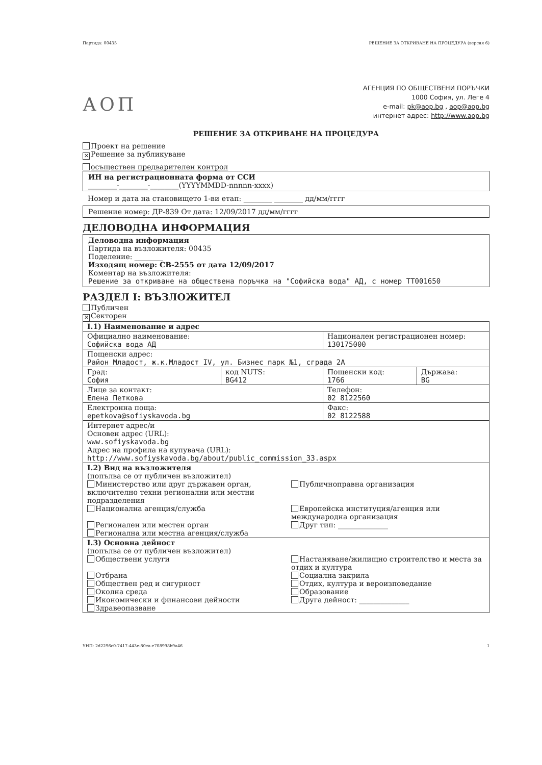Партида: 00435 РЕШЕНИЕ ЗА ОТКРИВАНЕ НА ПРОЦЕДУРА (версия 6)
АОП
АГЕНЦИЯ ПО ОБЩЕСТВЕНИ ПОРЪЧКИ
1000 София, ул. Леге 4
e-mail: pk@aop.bg , aop@aop.bg
интернет адрес: http://www.aop.bg
РЕШЕНИЕ ЗА ОТКРИВАНЕ НА ПРОЦЕДУРА
Проект на решение
✕ Решение за публикуване
осъществен предварителен контрол
ИН на регистрационната форма от ССИ
________-________-________(YYYYMMDD-nnnnn-xxxx)
Номер и дата на становището 1-ви етап: ________ ________ дд/мм/гггг
Решение номер: ДР-839 От дата: 12/09/2017 дд/мм/гггг
ДЕЛОВОДНА ИНФОРМАЦИЯ
Деловодна информация
Партида на възложителя: 00435
Поделение: ________
Изходящ номер: СВ-2555 от дата 12/09/2017
Коментар на възложителя:
Решение за откриване на обществена поръчка на "Софийска вода" АД, с номер ТТ001650
РАЗДЕЛ I: ВЪЗЛОЖИТЕЛ
Публичен
✕ Секторен
| I.1) Наименование и адрес | | | |
| Официално наименование: Софийска вода АД | | Национален регистрационен номер: 130175000 | |
| Пощенски адрес: Район Младост, ж.к.Младост IV, ул. Бизнес парк №1, сграда 2А | | | |
| Град: София | код NUTS: BG412 | Пощенски код: 1766 | Държава: BG |
| Лице за контакт: Елена Петкова | | Телефон: 02 8122560 | |
| Електронна поща: epetkova@sofiyskavoda.bg | | Факс: 02 8122588 | |
| Интернет адрес/и Основен адрес (URL): www.sofiyskavoda.bg Адрес на профила на купувача (URL): http://www.sofiyskavoda.bg/about/public_commission_33.aspx | | | |
| I.2) Вид на възложителя (попълва се от публичен възложител) Министерство или друг държавен орган, включително техни регионални или местни подразделения Публичноправна организация Национална агенция/служба Европейска институция/агенция или международна организация Регионален или местен орган Регионална или местна агенция/служба Друг тип: ______________ | | | |
| I.3) Основна дейност (попълва се от публичен възложител) Обществени услуги Настаняване/жилищно строителство и места за отдих и култура Отбрана Социална закрила Обществен ред и сигурност Отдих, култура и вероизповедание Околна среда Образование Икономически и финансови дейности Друга дейност: ______________ Здравеопазване | | | |
УНП: 2d2296c0-7417-443e-80ca-e708998b9a46 1